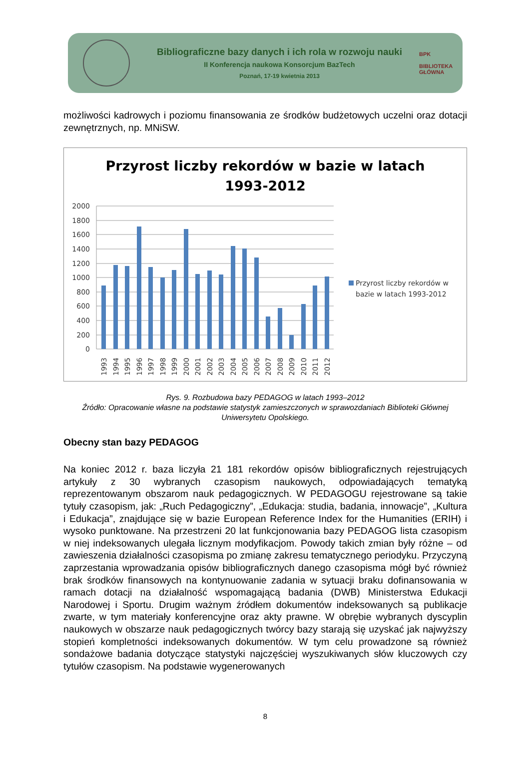Bibliograficzne bazy danych i ich rola w rozwoju nauki
II Konferencja naukowa Konsorcjum BazTech
Poznań, 17-19 kwietnia 2013
BPK
BIBLIOTEKA GŁÓWNA
możliwości kadrowych i poziomu finansowania ze środków budżetowych uczelni oraz dotacji zewnętrznych, np. MNiSW.
Przyrost liczby rekordów w bazie w latach
1993-2012
2000
1800
1600
1400
1200
1000
800
600
400
200
0
1993
1994
1995
1996
1997
1998
1999
2000
2001
2002
2003
2004
2005
2006
2007
2008
2009
2010
2011
2012
Przyrost liczby rekordów w
bazie w latach 1993-2012
Rys. 9. Rozbudowa bazy PEDAGOG w latach 1993–2012
Źródło: Opracowanie własne na podstawie statystyk zamieszczonych w sprawozdaniach Biblioteki Głównej Uniwersytetu Opolskiego.
Obecny stan bazy PEDAGOG
Na koniec 2012 r. baza liczyła 21 181 rekordów opisów bibliograficznych rejestrujących artykuły z 30 wybranych czasopism naukowych, odpowiadających tematyką reprezentowanym obszarom nauk pedagogicznych. W PEDAGOGU rejestrowane są takie tytuły czasopism, jak: „Ruch Pedagogiczny”, „Edukacja: studia, badania, innowacje”, „Kultura i Edukacja”, znajdujące się w bazie European Reference Index for the Humanities (ERIH) i wysoko punktowane. Na przestrzeni 20 lat funkcjonowania bazy PEDAGOG lista czasopism w niej indeksowanych ulegała licznym modyfikacjom. Powody takich zmian były różne – od zawieszenia działalności czasopisma po zmianę zakresu tematycznego periodyku. Przyczyną zaprzestania wprowadzania opisów bibliograficznych danego czasopisma mógł być również brak środków finansowych na kontynuowanie zadania w sytuacji braku dofinansowania w ramach dotacji na działalność wspomagającą badania (DWB) Ministerstwa Edukacji Narodowej i Sportu. Drugim ważnym źródłem dokumentów indeksowanych są publikacje zwarte, w tym materiały konferencyjne oraz akty prawne. W obrębie wybranych dyscyplin naukowych w obszarze nauk pedagogicznych twórcy bazy starają się uzyskać jak najwyższy stopień kompletności indeksowanych dokumentów. W tym celu prowadzone są również sondażowe badania dotyczące statystyki najczęściej wyszukiwanych słów kluczowych czy tytułów czasopism. Na podstawie wygenerowanych
8